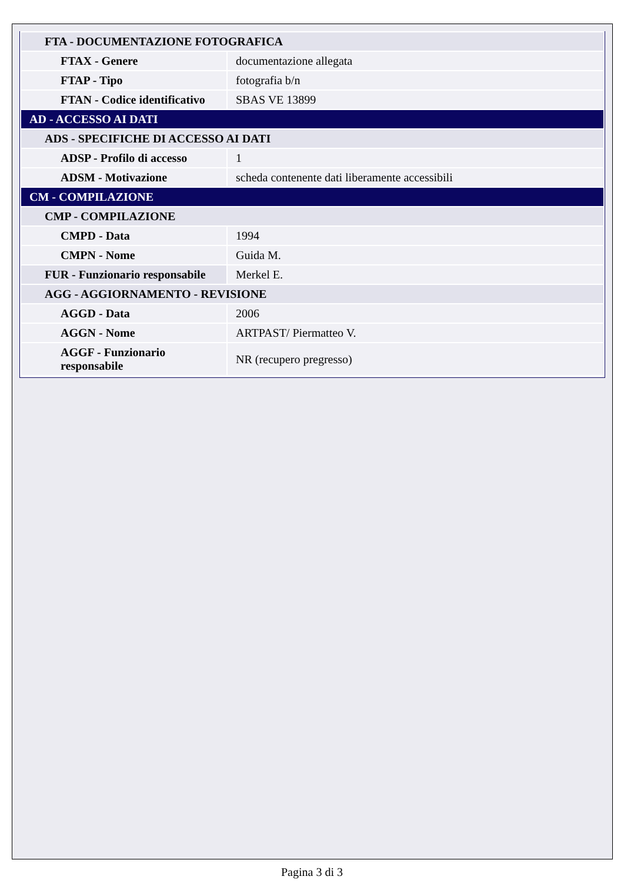| FTA - DOCUMENTAZIONE FOTOGRAFICA | |
| FTAX - Genere | documentazione allegata |
| FTAP - Tipo | fotografia b/n |
| FTAN - Codice identificativo | SBAS VE 13899 |
| AD - ACCESSO AI DATI | |
| ADS - SPECIFICHE DI ACCESSO AI DATI | |
| ADSP - Profilo di accesso | 1 |
| ADSM - Motivazione | scheda contenente dati liberamente accessibili |
| CM - COMPILAZIONE | |
| CMP - COMPILAZIONE | |
| CMPD - Data | 1994 |
| CMPN - Nome | Guida M. |
| FUR - Funzionario responsabile | Merkel E. |
| AGG - AGGIORNAMENTO - REVISIONE | |
| AGGD - Data | 2006 |
| AGGN - Nome | ARTPAST/ Piermatteo V. |
| AGGF - Funzionario responsabile | NR (recupero pregresso) |
Pagina 3 di 3